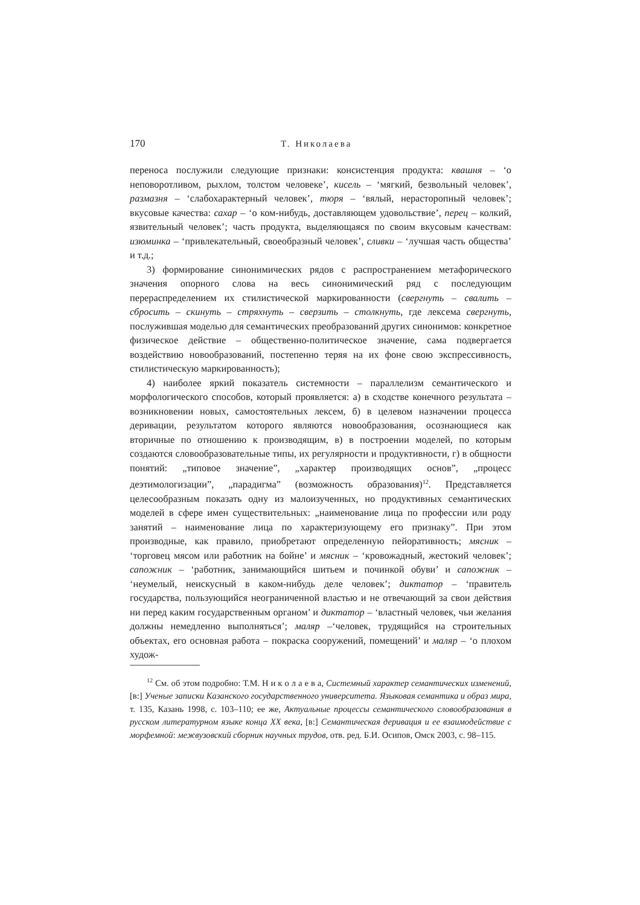170 Т. Николаева
переноса послужили следующие признаки: консистенция продукта: квашня – ‘о неповоротливом, рыхлом, толстом человеке’, кисель – ‘мягкий, безвольный человек’, размазня – ‘слабохарактерный человек’, тюря – ‘вялый, нерасторопный человек’; вкусовые качества: сахар – ‘о ком-нибудь, доставляющем удовольствие’, перец – колкий, язвительный человек’; часть продукта, выделяющаяся по своим вкусовым качествам: изюминка – ‘привлекательный, своеобразный человек’, сливки – ‘лучшая часть общества’ и т.д.;
3) формирование синонимических рядов с распространением метафорического значения опорного слова на весь синонимический ряд с последующим перераспределением их стилистической маркированности (свергнуть – свалить – сбросить – скинуть – стряхнуть – сверзить – столкнуть, где лексема свергнуть, послужившая моделью для семантических преобразований других синонимов: конкретное физическое действие – общественно-политическое значение, сама подвергается воздействию новообразований, постепенно теряя на их фоне свою экспрессивность, стилистическую маркированность);
4) наиболее яркий показатель системности – параллелизм семантического и морфологического способов, который проявляется: а) в сходстве конечного результата – возникновении новых, самостоятельных лексем, б) в целевом назначении процесса деривации, результатом которого являются новообразования, осознающиеся как вторичные по отношению к производящим, в) в построении моделей, по которым создаются словообразовательные типы, их регулярности и продуктивности, г) в общности понятий: „типовое значение”, „характер производящих основ”, „процесс деэтимологизации”, „парадигма” (возможность образования)<sup>12</sup>. Представляется целесообразным показать одну из малоизученных, но продуктивных семантических моделей в сфере имен существительных: „наименование лица по профессии или роду занятий – наименование лица по характеризующему его признаку”. При этом производные, как правило, приобретают определенную пейоративность; мясник – ‘торговец мясом или работник на бойне’ и мясник – ‘кровожадный, жестокий человек’; сапожник – ‘работник, занимающийся шитьем и починкой обуви’ и сапожник – ‘неумелый, неискусный в каком-нибудь деле человек’; диктатор – ‘правитель государства, пользующийся неограниченной властью и не отвечающий за свои действия ни перед каким государственным органом’ и диктатор – ‘властный человек, чьи желания должны немедленно выполняться’; маляр –‘человек, трудящийся на строительных объектах, его основная работа – покраска сооружений, помещений’ и маляр – ‘о плохом худож-
<sup>12</sup> См. об этом подробно: Т.М. Н и к о л а е в а, Системный характер семантических изменений, [в:] Ученые записки Казанского государственного университета. Языковая семантика и образ мира, т. 135, Казань 1998, с. 103–110; ее же, Актуальные процессы семантического словообразования в русском литературном языке конца XX века, [в:] Семантическая деривация и ее взаимодействие с морфемной: межвузовский сборник научных трудов, отв. ред. Б.И. Осипов, Омск 2003, с. 98–115.